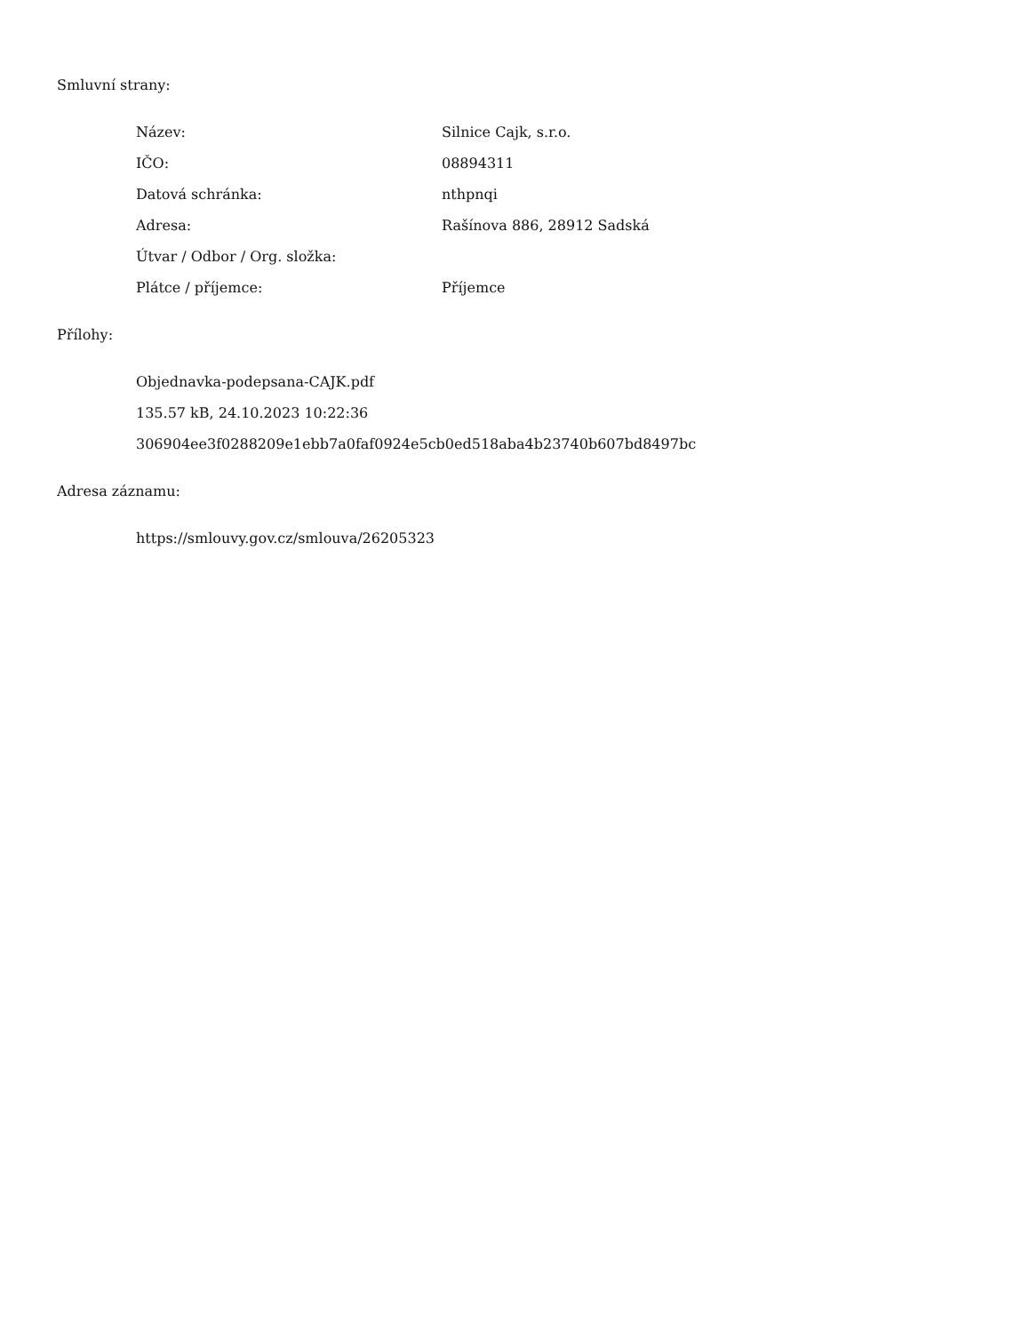Smluvní strany:
| Název: | Silnice Cajk, s.r.o. |
| IČO: | 08894311 |
| Datová schránka: | nthpnqi |
| Adresa: | Rašínova 886, 28912 Sadská |
| Útvar / Odbor / Org. složka: | |
| Plátce / příjemce: | Příjemce |
Přílohy:
Objednavka-podepsana-CAJK.pdf
135.57 kB, 24.10.2023 10:22:36
306904ee3f0288209e1ebb7a0faf0924e5cb0ed518aba4b23740b607bd8497bc
Adresa záznamu:
https://smlouvy.gov.cz/smlouva/26205323